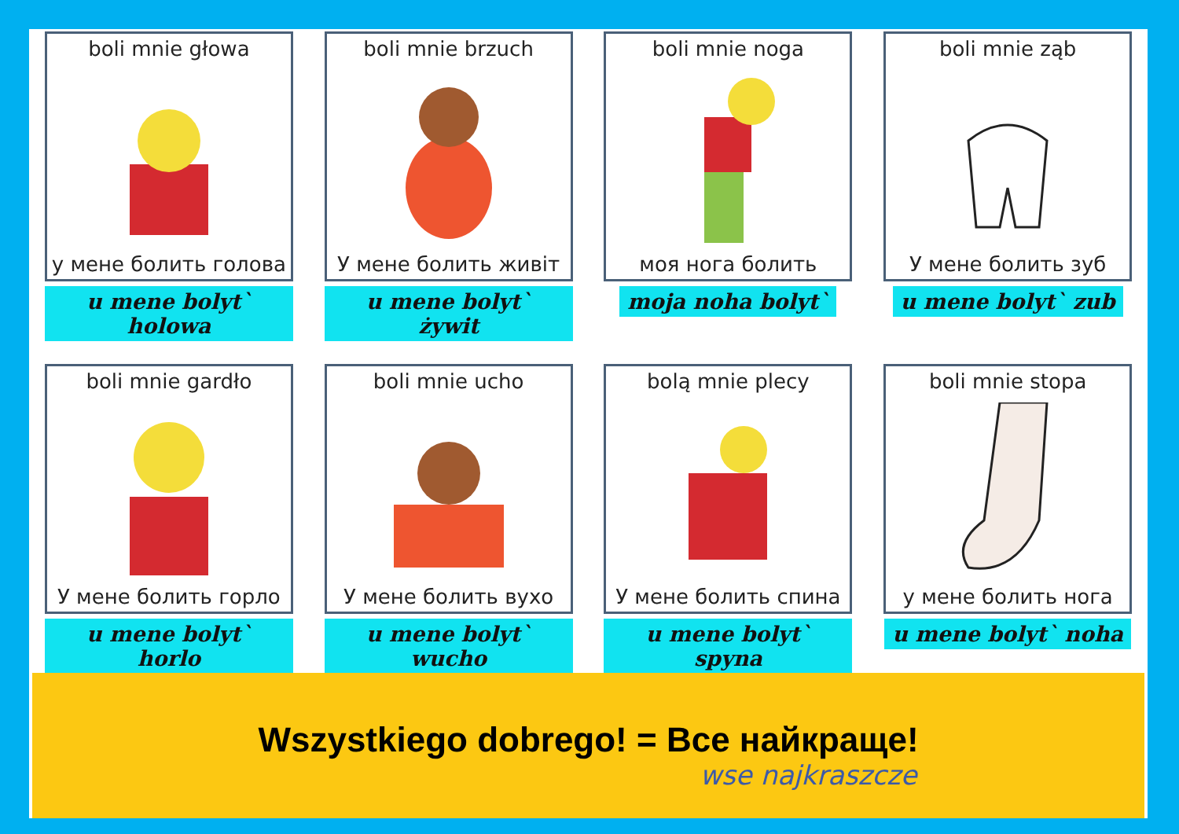boli mnie głowa
у мене болить голова
u mene bolyt` holowa
boli mnie brzuch
У мене болить живіт
u mene bolyt` żywit
boli mnie noga
моя нога болить
moja noha bolyt`
boli mnie ząb
У мене болить зуб
u mene bolyt` zub
boli mnie gardło
У мене болить горло
u mene bolyt` horlo
boli mnie ucho
У мене болить вухо
u mene bolyt` wucho
bolą mnie plecy
У мене болить спина
u mene bolyt` spyna
boli mnie stopa
у мене болить нога
u mene bolyt` noha
Wszystkiego dobrego! = Все найкраще!
wse najkraszcze